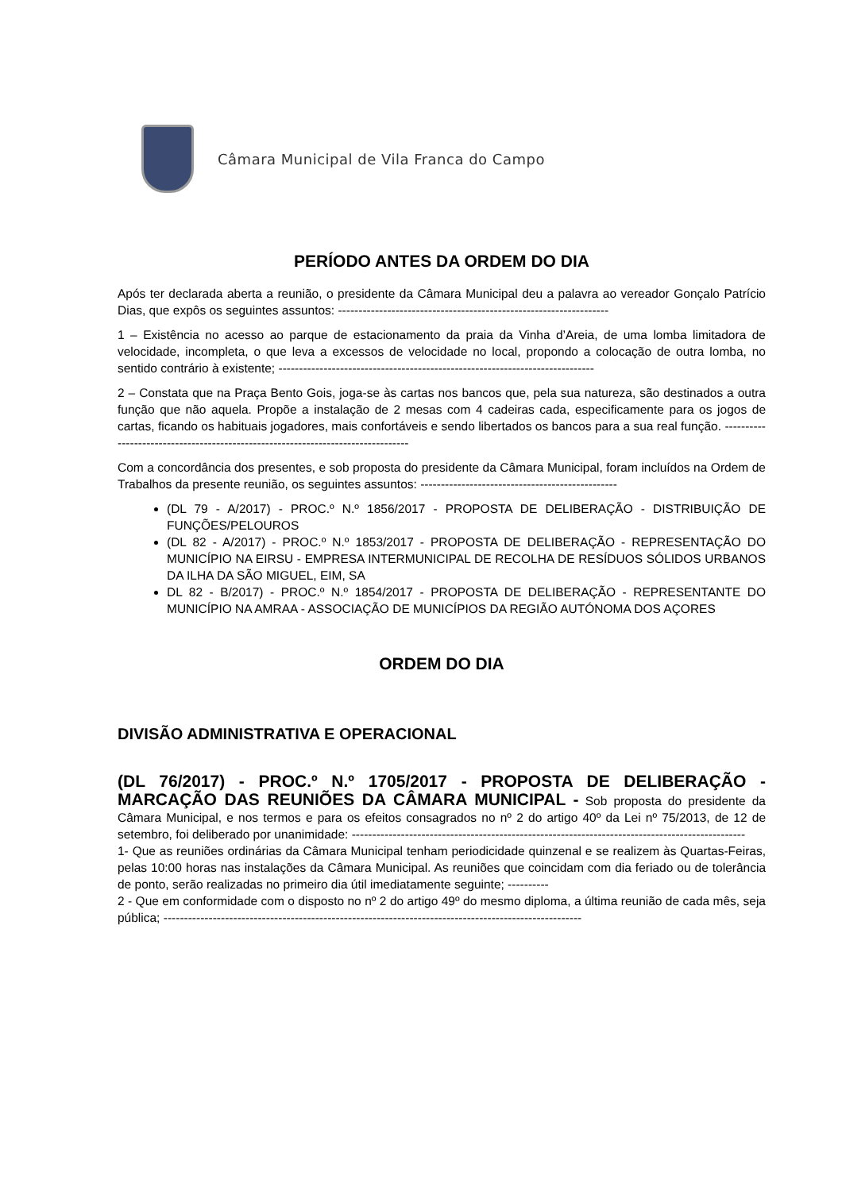Câmara Municipal de Vila Franca do Campo
PERÍODO ANTES DA ORDEM DO DIA
Após ter declarada aberta a reunião, o presidente da Câmara Municipal deu a palavra ao vereador Gonçalo Patrício Dias, que expôs os seguintes assuntos: ------------------------------------------------------------------
1 – Existência no acesso ao parque de estacionamento da praia da Vinha d’Areia, de uma lomba limitadora de velocidade, incompleta, o que leva a excessos de velocidade no local, propondo a colocação de outra lomba, no sentido contrário à existente; -----------------------------------------------------------------------------
2 – Constata que na Praça Bento Gois, joga-se às cartas nos bancos que, pela sua natureza, são destinados a outra função que não aquela. Propõe a instalação de 2 mesas com 4 cadeiras cada, especificamente para os jogos de cartas, ficando os habituais jogadores, mais confortáveis e sendo libertados os bancos para a sua real função. ---------------------------------------------------------------------------------
Com a concordância dos presentes, e sob proposta do presidente da Câmara Municipal, foram incluídos na Ordem de Trabalhos da presente reunião, os seguintes assuntos: ------------------------------------------------
(DL 79 - A/2017) - PROC.º N.º 1856/2017 - PROPOSTA DE DELIBERAÇÃO - DISTRIBUIÇÃO DE FUNÇÕES/PELOUROS
(DL 82 - A/2017) - PROC.º N.º 1853/2017 - PROPOSTA DE DELIBERAÇÃO - REPRESENTAÇÃO DO MUNICÍPIO NA EIRSU - EMPRESA INTERMUNICIPAL DE RECOLHA DE RESÍDUOS SÓLIDOS URBANOS DA ILHA DA SÃO MIGUEL, EIM, SA
DL 82 - B/2017) - PROC.º N.º 1854/2017 - PROPOSTA DE DELIBERAÇÃO - REPRESENTANTE DO MUNICÍPIO NA AMRAA - ASSOCIAÇÃO DE MUNICÍPIOS DA REGIÃO AUTÓNOMA DOS AÇORES
ORDEM DO DIA
DIVISÃO ADMINISTRATIVA E OPERACIONAL
(DL 76/2017) - PROC.º N.º 1705/2017 - PROPOSTA DE DELIBERAÇÃO - MARCAÇÃO DAS REUNIÕES DA CÂMARA MUNICIPAL - Sob proposta do presidente da Câmara Municipal, e nos termos e para os efeitos consagrados no nº 2 do artigo 40º da Lei nº 75/2013, de 12 de setembro, foi deliberado por unanimidade: ------------------------------------------------------------------------------------------------
1- Que as reuniões ordinárias da Câmara Municipal tenham periodicidade quinzenal e se realizem às Quartas-Feiras, pelas 10:00 horas nas instalações da Câmara Municipal. As reuniões que coincidam com dia feriado ou de tolerância de ponto, serão realizadas no primeiro dia útil imediatamente seguinte; ----------
2 - Que em conformidade com o disposto no nº 2 do artigo 49º do mesmo diploma, a última reunião de cada mês, seja pública; ------------------------------------------------------------------------------------------------------